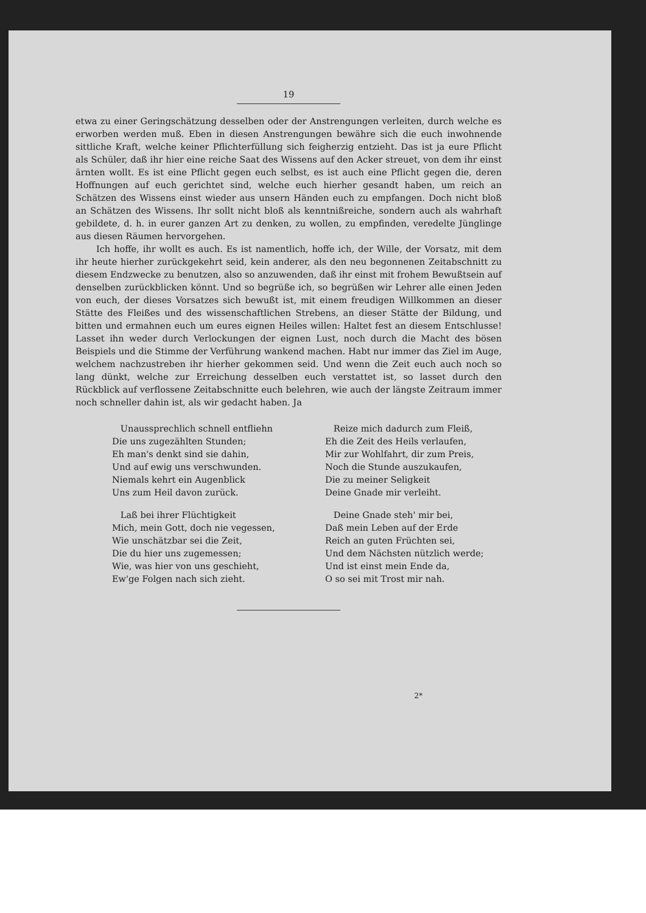19
etwa zu einer Geringschätzung desselben oder der Anstrengungen verleiten, durch welche es erworben werden muß. Eben in diesen Anstrengungen bewähre sich die euch inwohnende sittliche Kraft, welche keiner Pflichterfüllung sich feigherzig entzieht. Das ist ja eure Pflicht als Schüler, daß ihr hier eine reiche Saat des Wissens auf den Acker streuet, von dem ihr einst ärnten wollt. Es ist eine Pflicht gegen euch selbst, es ist auch eine Pflicht gegen die, deren Hoffnungen auf euch gerichtet sind, welche euch hierher gesandt haben, um reich an Schätzen des Wissens einst wieder aus unsern Händen euch zu empfangen. Doch nicht bloß an Schätzen des Wissens. Ihr sollt nicht bloß als kenntnißreiche, sondern auch als wahrhaft gebildete, d. h. in eurer ganzen Art zu denken, zu wollen, zu empfinden, veredelte Jünglinge aus diesen Räumen hervorgehen.
Ich hoffe, ihr wollt es auch. Es ist namentlich, hoffe ich, der Wille, der Vorsatz, mit dem ihr heute hierher zurückgekehrt seid, kein anderer, als den neu begonnenen Zeitabschnitt zu diesem Endzwecke zu benutzen, also so anzuwenden, daß ihr einst mit frohem Bewußtsein auf denselben zurückblicken könnt. Und so begrüße ich, so begrüßen wir Lehrer alle einen Jeden von euch, der dieses Vorsatzes sich bewußt ist, mit einem freudigen Willkommen an dieser Stätte des Fleißes und des wissenschaftlichen Strebens, an dieser Stätte der Bildung, und bitten und ermahnen euch um eures eignen Heiles willen: Haltet fest an diesem Entschlusse! Lasset ihn weder durch Verlockungen der eignen Lust, noch durch die Macht des bösen Beispiels und die Stimme der Verführung wankend machen. Habt nur immer das Ziel im Auge, welchem nachzustreben ihr hierher gekommen seid. Und wenn die Zeit euch auch noch so lang dünkt, welche zur Erreichung desselben euch verstattet ist, so lasset durch den Rückblick auf verflossene Zeitabschnitte euch belehren, wie auch der längste Zeitraum immer noch schneller dahin ist, als wir gedacht haben. Ja
Unaussprechlich schnell entfliehn
Die uns zugezählten Stunden;
Eh man's denkt sind sie dahin,
Und auf ewig uns verschwunden.
Niemals kehrt ein Augenblick
Uns zum Heil davon zurück.
Laß bei ihrer Flüchtigkeit
Mich, mein Gott, doch nie vegessen,
Wie unschätzbar sei die Zeit,
Die du hier uns zugemessen;
Wie, was hier von uns geschieht,
Ew'ge Folgen nach sich zieht.
Reize mich dadurch zum Fleiß,
Eh die Zeit des Heils verlaufen,
Mir zur Wohlfahrt, dir zum Preis,
Noch die Stunde auszukaufen,
Die zu meiner Seligkeit
Deine Gnade mir verleiht.
Deine Gnade steh' mir bei,
Daß mein Leben auf der Erde
Reich an guten Früchten sei,
Und dem Nächsten nützlich werde;
Und ist einst mein Ende da,
O so sei mit Trost mir nah.
2*